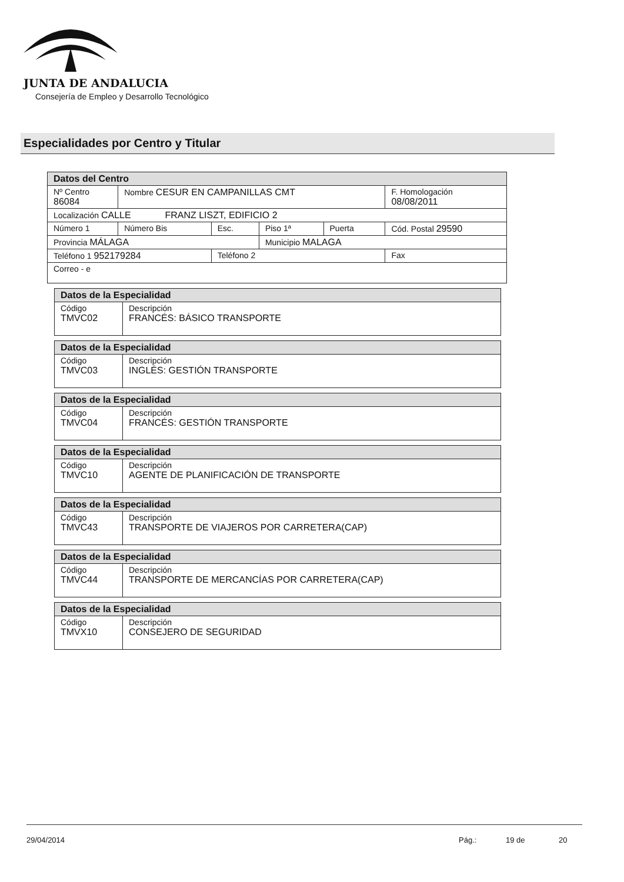JUNTA DE ANDALUCIA
Consejería de Empleo y Desarrollo Tecnológico
Especialidades por Centro y Titular
| Datos del Centro | | | | | |
| --- | --- | --- | --- | --- | --- |
| Nº Centro 86084 | Nombre CESUR EN CAMPANILLAS CMT | | | | F. Homologación 08/08/2011 |
| Localización CALLE FRANZ LISZT, EDIFICIO 2 | | | | | |
| Número 1 | Número Bis | Esc. | Piso 1ª | Puerta | Cód. Postal 29590 |
| Provincia MÁLAGA | | | Municipio MALAGA | | |
| Teléfono 1 952179284 | | Teléfono 2 | | | Fax |
| Correo - e | | | | | |
| Datos de la Especialidad | |
| --- | --- |
| Código TMVC02 | Descripción FRANCÉS: BÁSICO TRANSPORTE |
| Datos de la Especialidad | |
| --- | --- |
| Código TMVC03 | Descripción INGLÉS: GESTIÓN TRANSPORTE |
| Datos de la Especialidad | |
| --- | --- |
| Código TMVC04 | Descripción FRANCÉS: GESTIÓN TRANSPORTE |
| Datos de la Especialidad | |
| --- | --- |
| Código TMVC10 | Descripción AGENTE DE PLANIFICACIÓN DE TRANSPORTE |
| Datos de la Especialidad | |
| --- | --- |
| Código TMVC43 | Descripción TRANSPORTE DE VIAJEROS POR CARRETERA(CAP) |
| Datos de la Especialidad | |
| --- | --- |
| Código TMVC44 | Descripción TRANSPORTE DE MERCANCÍAS POR CARRETERA(CAP) |
| Datos de la Especialidad | |
| --- | --- |
| Código TMVX10 | Descripción CONSEJERO DE SEGURIDAD |
29/04/2014 Pág.: 19 de 20